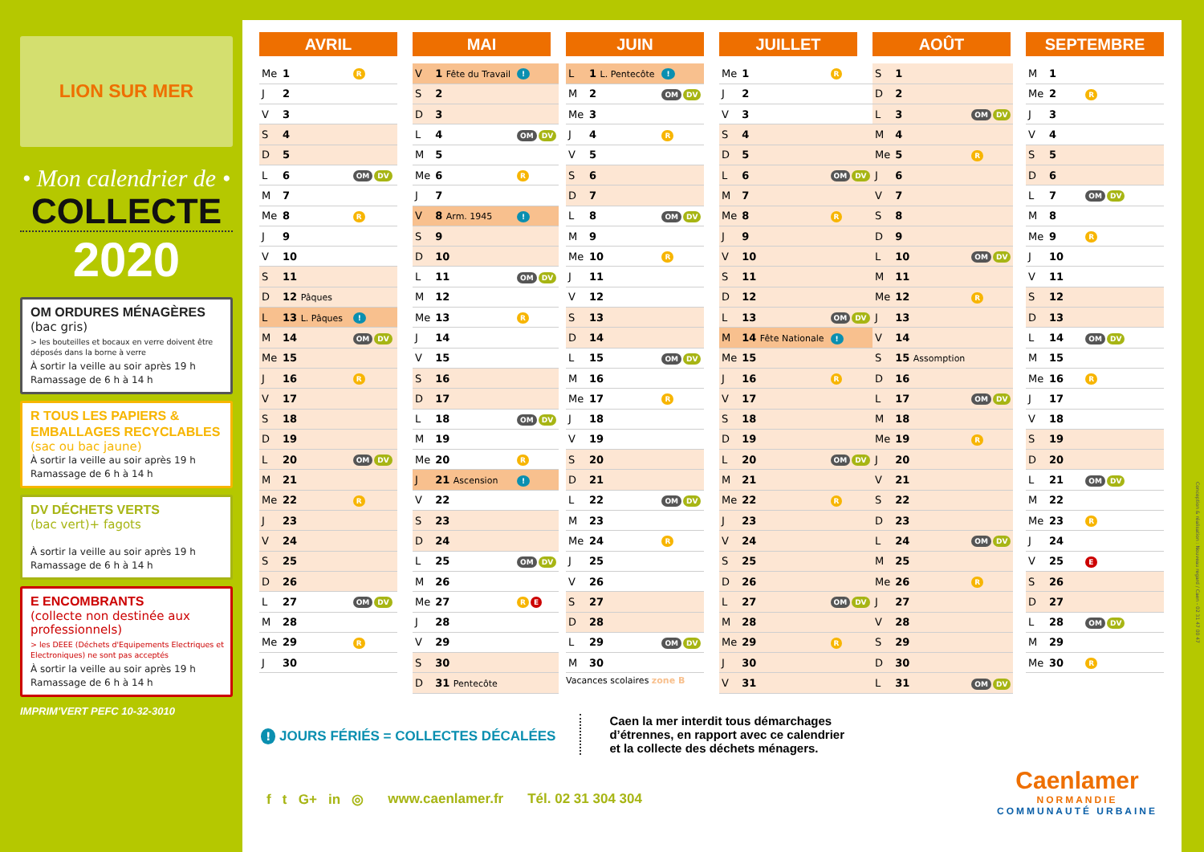LION SUR MER
• Mon calendrier de •
COLLECTE
2020
OM ORDURES MÉNAGÈRES
(bac gris)
> les bouteilles et bocaux en verre doivent être déposés dans la borne à verre
À sortir la veille au soir après 19 h
Ramassage de 6 h à 14 h
R TOUS LES PAPIERS & EMBALLAGES RECYCLABLES
(sac ou bac jaune)
À sortir la veille au soir après 19 h
Ramassage de 6 h à 14 h
DV DÉCHETS VERTS
(bac vert)+ fagots
À sortir la veille au soir après 19 h
Ramassage de 6 h à 14 h
E ENCOMBRANTS
(collecte non destinée aux professionnels)
> les DEEE (Déchets d'Equipements Electriques et Electroniques) ne sont pas acceptés
À sortir la veille au soir après 19 h
Ramassage de 6 h à 14 h
IMPRIM'VERT PEFC 10-32-3010
AVRIL
| Me | 1 | R |
| J | 2 | |
| V | 3 | |
| S | 4 | |
| D | 5 | |
| L | 6 | OM DV |
| M | 7 | |
| Me | 8 | R |
| J | 9 | |
| V | 10 | |
| S | 11 | |
| D | 12 Pâques | |
| L | 13 L. Pâques | ! |
| M | 14 | OM DV |
| Me | 15 | |
| J | 16 | R |
| V | 17 | |
| S | 18 | |
| D | 19 | |
| L | 20 | OM DV |
| M | 21 | |
| Me | 22 | R |
| J | 23 | |
| V | 24 | |
| S | 25 | |
| D | 26 | |
| L | 27 | OM DV |
| M | 28 | |
| Me | 29 | R |
| J | 30 | |
MAI
| V | 1 Fête du Travail | ! |
| S | 2 | |
| D | 3 | |
| L | 4 | OM DV |
| M | 5 | |
| Me | 6 | R |
| J | 7 | |
| V | 8 Arm. 1945 | ! |
| S | 9 | |
| D | 10 | |
| L | 11 | OM DV |
| M | 12 | |
| Me | 13 | R |
| J | 14 | |
| V | 15 | |
| S | 16 | |
| D | 17 | |
| L | 18 | OM DV |
| M | 19 | |
| Me | 20 | R |
| J | 21 Ascension | ! |
| V | 22 | |
| S | 23 | |
| D | 24 | |
| L | 25 | OM DV |
| M | 26 | |
| Me | 27 | R E |
| J | 28 | |
| V | 29 | |
| S | 30 | |
| D | 31 Pentecôte | |
JUIN
| L | 1 L. Pentecôte | ! |
| M | 2 | OM DV |
| Me | 3 | |
| J | 4 | R |
| V | 5 | |
| S | 6 | |
| D | 7 | |
| L | 8 | OM DV |
| M | 9 | |
| Me | 10 | R |
| J | 11 | |
| V | 12 | |
| S | 13 | |
| D | 14 | |
| L | 15 | OM DV |
| M | 16 | |
| Me | 17 | R |
| J | 18 | |
| V | 19 | |
| S | 20 | |
| D | 21 | |
| L | 22 | OM DV |
| M | 23 | |
| Me | 24 | R |
| J | 25 | |
| V | 26 | |
| S | 27 | |
| D | 28 | |
| L | 29 | OM DV |
| M | 30 | |
Vacances scolaires zone B
JUILLET
| Me | 1 | R |
| J | 2 | |
| V | 3 | |
| S | 4 | |
| D | 5 | |
| L | 6 | OM DV |
| M | 7 | |
| Me | 8 | R |
| J | 9 | |
| V | 10 | |
| S | 11 | |
| D | 12 | |
| L | 13 | OM DV |
| M | 14 Fête Nationale | ! |
| Me | 15 | |
| J | 16 | R |
| V | 17 | |
| S | 18 | |
| D | 19 | |
| L | 20 | OM DV |
| M | 21 | |
| Me | 22 | R |
| J | 23 | |
| V | 24 | |
| S | 25 | |
| D | 26 | |
| L | 27 | OM DV |
| M | 28 | |
| Me | 29 | R |
| J | 30 | |
| V | 31 | |
AOÛT
| S | 1 | |
| D | 2 | |
| L | 3 | OM DV |
| M | 4 | |
| Me | 5 | R |
| J | 6 | |
| V | 7 | |
| S | 8 | |
| D | 9 | |
| L | 10 | OM DV |
| M | 11 | |
| Me | 12 | R |
| J | 13 | |
| V | 14 | |
| S | 15 Assomption | |
| D | 16 | |
| L | 17 | OM DV |
| M | 18 | |
| Me | 19 | R |
| J | 20 | |
| V | 21 | |
| S | 22 | |
| D | 23 | |
| L | 24 | OM DV |
| M | 25 | |
| Me | 26 | R |
| J | 27 | |
| V | 28 | |
| S | 29 | |
| D | 30 | |
| L | 31 | OM DV |
SEPTEMBRE
| M | 1 | |
| Me | 2 | R |
| J | 3 | |
| V | 4 | |
| S | 5 | |
| D | 6 | |
| L | 7 | OM DV |
| M | 8 | |
| Me | 9 | R |
| J | 10 | |
| V | 11 | |
| S | 12 | |
| D | 13 | |
| L | 14 | OM DV |
| M | 15 | |
| Me | 16 | R |
| J | 17 | |
| V | 18 | |
| S | 19 | |
| D | 20 | |
| L | 21 | OM DV |
| M | 22 | |
| Me | 23 | R |
| J | 24 | |
| V | 25 | E |
| S | 26 | |
| D | 27 | |
| L | 28 | OM DV |
| M | 29 | |
| Me | 30 | R |
! JOURS FÉRIÉS = COLLECTES DÉCALÉES
Caen la mer interdit tous démarchages
d’étrennes, en rapport avec ce calendrier
et la collecte des déchets ménagers.
f t G+ in ◎ www.caenlamer.fr Tél. 02 31 304 304
Caenlamer
NORMANDIE
COMMUNAUTÉ URBAINE
Conception & réalisation : Nouveau regard / Caen - 02 31 47 00 47